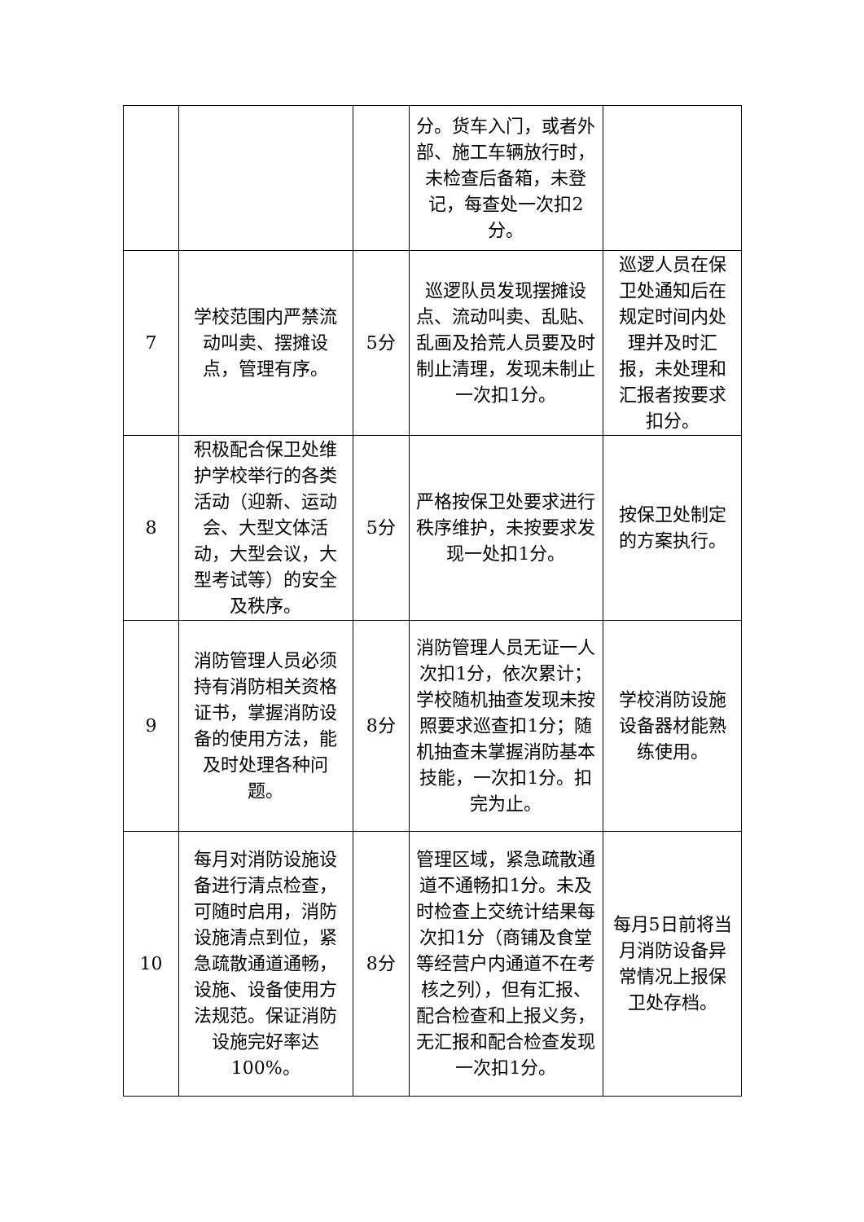| | | | 分。货车入门，或者外部、施工车辆放行时，未检查后备箱，未登记，每查处一次扣2分。 | |
| 7 | 学校范围内严禁流动叫卖、摆摊设点，管理有序。 | 5分 | 巡逻队员发现摆摊设点、流动叫卖、乱贴、乱画及拾荒人员要及时制止清理，发现未制止一次扣1分。 | 巡逻人员在保卫处通知后在规定时间内处理并及时汇报，未处理和汇报者按要求扣分。 |
| 8 | 积极配合保卫处维护学校举行的各类活动（迎新、运动会、大型文体活动，大型会议，大型考试等）的安全及秩序。 | 5分 | 严格按保卫处要求进行秩序维护，未按要求发现一处扣1分。 | 按保卫处制定的方案执行。 |
| 9 | 消防管理人员必须持有消防相关资格证书，掌握消防设备的使用方法，能及时处理各种问题。 | 8分 | 消防管理人员无证一人次扣1分，依次累计；学校随机抽查发现未按照要求巡查扣1分；随机抽查未掌握消防基本技能，一次扣1分。扣完为止。 | 学校消防设施设备器材能熟练使用。 |
| 10 | 每月对消防设施设备进行清点检查，可随时启用，消防设施清点到位，紧急疏散通道通畅，设施、设备使用方法规范。保证消防设施完好率达100%。 | 8分 | 管理区域，紧急疏散通道不通畅扣1分。未及时检查上交统计结果每次扣1分（商铺及食堂等经营户内通道不在考核之列），但有汇报、配合检查和上报义务，无汇报和配合检查发现一次扣1分。 | 每月5日前将当月消防设备异常情况上报保卫处存档。 |